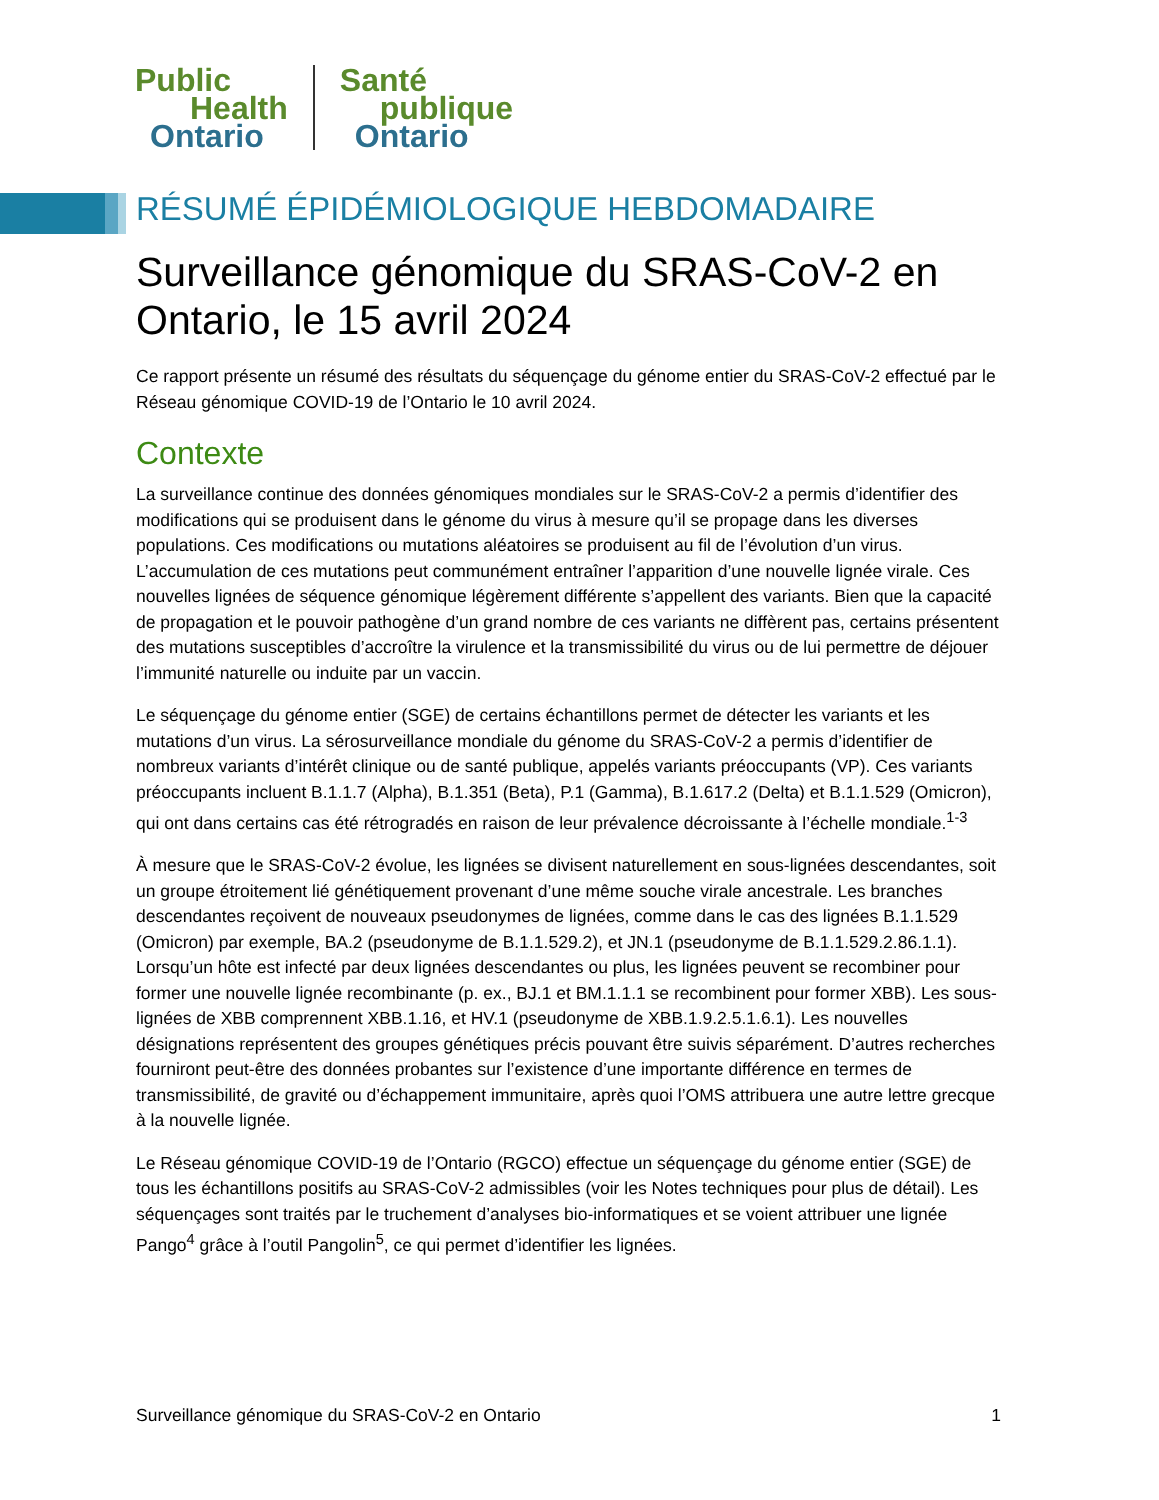Public
Health
Ontario
Santé
publique
Ontario
RÉSUMÉ ÉPIDÉMIOLOGIQUE HEBDOMADAIRE
Surveillance génomique du SRAS-CoV-2 en Ontario, le 15 avril 2024
Ce rapport présente un résumé des résultats du séquençage du génome entier du SRAS-CoV-2 effectué par le Réseau génomique COVID-19 de l’Ontario le 10 avril 2024.
Contexte
La surveillance continue des données génomiques mondiales sur le SRAS-CoV-2 a permis d’identifier des modifications qui se produisent dans le génome du virus à mesure qu’il se propage dans les diverses populations. Ces modifications ou mutations aléatoires se produisent au fil de l’évolution d’un virus. L’accumulation de ces mutations peut communément entraîner l’apparition d’une nouvelle lignée virale. Ces nouvelles lignées de séquence génomique légèrement différente s’appellent des variants. Bien que la capacité de propagation et le pouvoir pathogène d’un grand nombre de ces variants ne diffèrent pas, certains présentent des mutations susceptibles d’accroître la virulence et la transmissibilité du virus ou de lui permettre de déjouer l’immunité naturelle ou induite par un vaccin.
Le séquençage du génome entier (SGE) de certains échantillons permet de détecter les variants et les mutations d’un virus. La sérosurveillance mondiale du génome du SRAS-CoV-2 a permis d’identifier de nombreux variants d’intérêt clinique ou de santé publique, appelés variants préoccupants (VP). Ces variants préoccupants incluent B.1.1.7 (Alpha), B.1.351 (Beta), P.1 (Gamma), B.1.617.2 (Delta) et B.1.1.529 (Omicron), qui ont dans certains cas été rétrogradés en raison de leur prévalence décroissante à l’échelle mondiale.<sup>1-3</sup>
À mesure que le SRAS-CoV-2 évolue, les lignées se divisent naturellement en sous-lignées descendantes, soit un groupe étroitement lié génétiquement provenant d’une même souche virale ancestrale. Les branches descendantes reçoivent de nouveaux pseudonymes de lignées, comme dans le cas des lignées B.1.1.529 (Omicron) par exemple, BA.2 (pseudonyme de B.1.1.529.2), et JN.1 (pseudonyme de B.1.1.529.2.86.1.1). Lorsqu’un hôte est infecté par deux lignées descendantes ou plus, les lignées peuvent se recombiner pour former une nouvelle lignée recombinante (p. ex., BJ.1 et BM.1.1.1 se recombinent pour former XBB). Les sous-lignées de XBB comprennent XBB.1.16, et HV.1 (pseudonyme de XBB.1.9.2.5.1.6.1). Les nouvelles désignations représentent des groupes génétiques précis pouvant être suivis séparément. D’autres recherches fourniront peut-être des données probantes sur l’existence d’une importante différence en termes de transmissibilité, de gravité ou d’échappement immunitaire, après quoi l’OMS attribuera une autre lettre grecque à la nouvelle lignée.
Le Réseau génomique COVID-19 de l’Ontario (RGCO) effectue un séquençage du génome entier (SGE) de tous les échantillons positifs au SRAS-CoV-2 admissibles (voir les Notes techniques pour plus de détail). Les séquençages sont traités par le truchement d’analyses bio-informatiques et se voient attribuer une lignée Pango<sup>4</sup> grâce à l’outil Pangolin<sup>5</sup>, ce qui permet d’identifier les lignées.
Surveillance génomique du SRAS-CoV-2 en Ontario 1